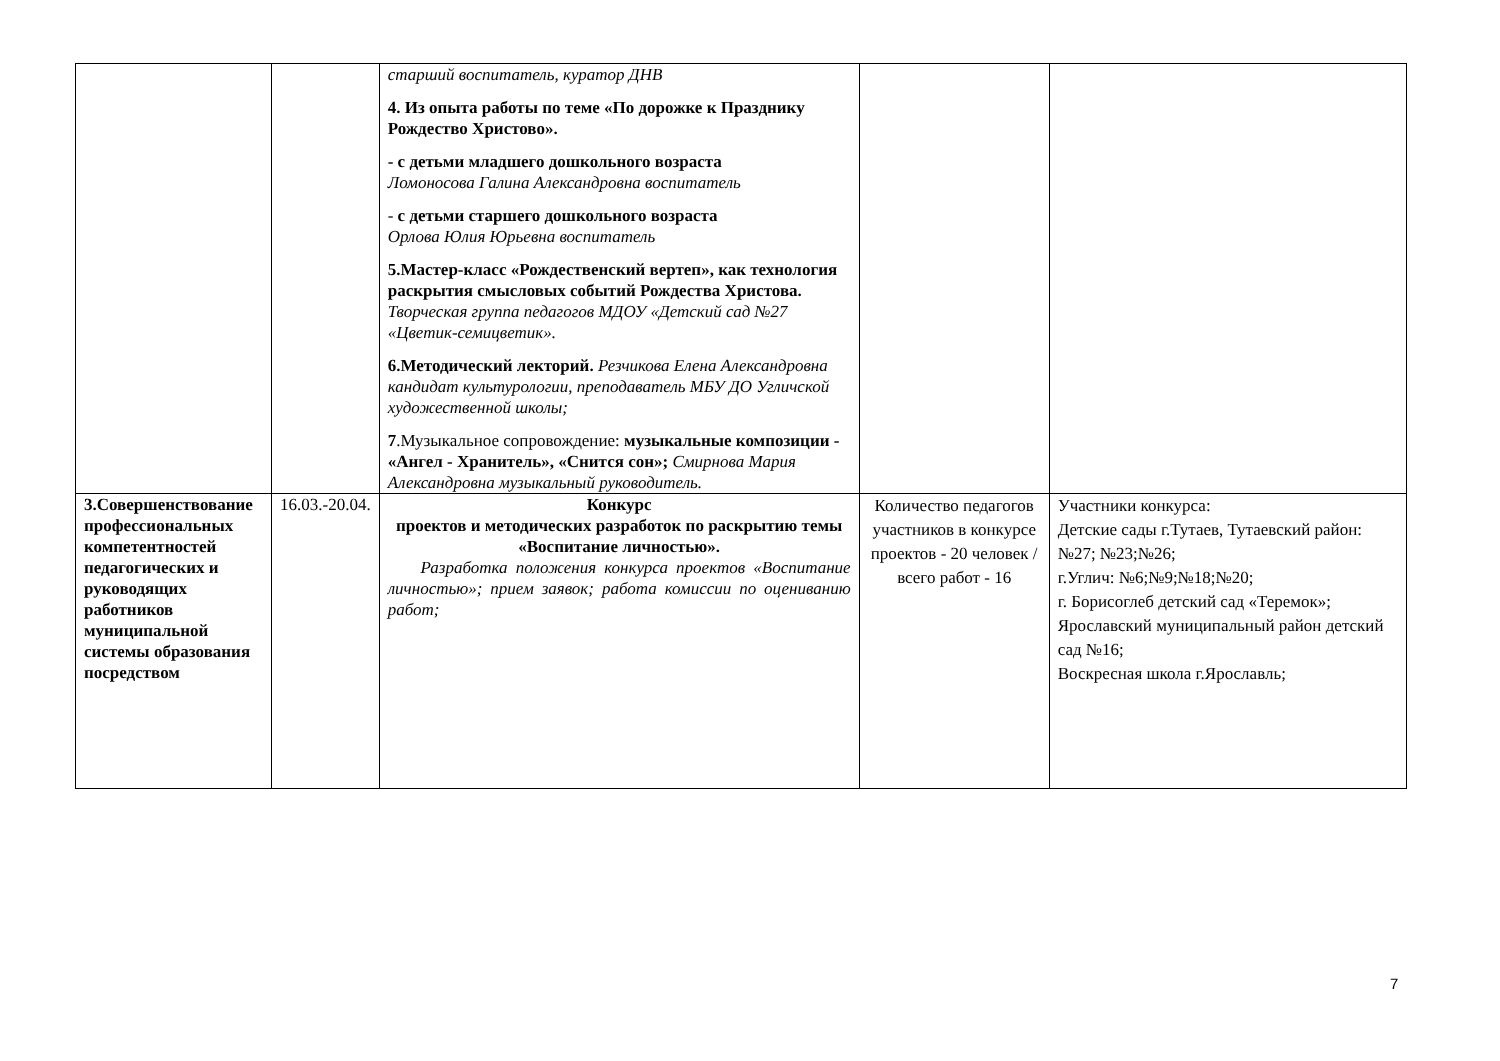| | | старший воспитатель, куратор ДНВ 4. Из опыта работы по теме «По дорожке к Празднику Рождество Христово». - с детьми младшего дошкольного возраста Ломоносова Галина Александровна воспитатель - с детьми старшего дошкольного возраста Орлова Юлия Юрьевна воспитатель 5.Мастер-класс «Рождественский вертеп», как технология раскрытия смысловых событий Рождества Христова. Творческая группа педагогов МДОУ «Детский сад №27 «Цветик-семицветик». 6.Методический лекторий. Резчикова Елена Александровна кандидат культурологии, преподаватель МБУ ДО Угличской художественной школы; 7 .Музыкальное сопровождение: музыкальные композиции - «Ангел - Хранитель», «Снится сон»; Смирнова Мария Александровна музыкальный руководитель. | | |
| 3.Совершенствование профессиональных компетентностей педагогических и руководящих работников муниципальной системы образования посредством | 16.03.-20.04. | Конкурс проектов и методических разработок по раскрытию темы «Воспитание личностью». Разработка положения конкурса проектов «Воспитание личностью»; прием заявок; работа комиссии по оцениванию работ; | Количество педагогов участников в конкурсе проектов - 20 человек /всего работ - 16 | Участники конкурса: Детские сады г.Тутаев, Тутаевский район: №27; №23;№26; г.Углич: №6;№9;№18;№20; г. Борисоглеб детский сад «Теремок»; Ярославский муниципальный район детский сад №16; Воскресная школа г.Ярославль; |
7